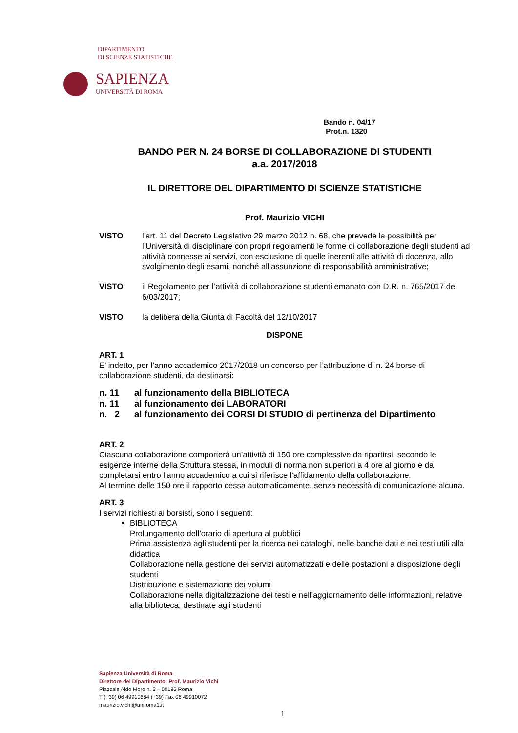DIPARTIMENTO
DI SCIENZE STATISTICHE
SAPIENZA
UNIVERSITÀ DI ROMA
Bando n. 04/17
Prot.n. 1320
BANDO PER N. 24 BORSE DI COLLABORAZIONE DI STUDENTI
a.a. 2017/2018
IL DIRETTORE DEL DIPARTIMENTO DI SCIENZE STATISTICHE
Prof. Maurizio VICHI
VISTO l’art. 11 del Decreto Legislativo 29 marzo 2012 n. 68, che prevede la possibilità per l’Università di disciplinare con propri regolamenti le forme di collaborazione degli studenti ad attività connesse ai servizi, con esclusione di quelle inerenti alle attività di docenza, allo svolgimento degli esami, nonché all’assunzione di responsabilità amministrative;
VISTO il Regolamento per l’attività di collaborazione studenti emanato con D.R. n. 765/2017 del 6/03/2017;
VISTO la delibera della Giunta di Facoltà del 12/10/2017
DISPONE
ART. 1
E’ indetto, per l’anno accademico 2017/2018 un concorso per l’attribuzione di n. 24 borse di collaborazione studenti, da destinarsi:
n. 11 al funzionamento della BIBLIOTECA
n. 11 al funzionamento dei LABORATORI
n. 2 al funzionamento dei CORSI DI STUDIO di pertinenza del Dipartimento
ART. 2
Ciascuna collaborazione comporterà un’attività di 150 ore complessive da ripartirsi, secondo le esigenze interne della Struttura stessa, in moduli di norma non superiori a 4 ore al giorno e da completarsi entro l’anno accademico a cui si riferisce l’affidamento della collaborazione.
Al termine delle 150 ore il rapporto cessa automaticamente, senza necessità di comunicazione alcuna.
ART. 3
I servizi richiesti ai borsisti, sono i seguenti:
BIBLIOTECA
Prolungamento dell’orario di apertura al pubblici
Prima assistenza agli studenti per la ricerca nei cataloghi, nelle banche dati e nei testi utili alla didattica
Collaborazione nella gestione dei servizi automatizzati e delle postazioni a disposizione degli studenti
Distribuzione e sistemazione dei volumi
Collaborazione nella digitalizzazione dei testi e nell’aggiornamento delle informazioni, relative alla biblioteca, destinate agli studenti
Sapienza Università di Roma
Direttore del Dipartimento: Prof. Maurizio Vichi
Piazzale Aldo Moro n. 5 – 00185 Roma
T (+39) 06 49910684 (+39) Fax 06 49910072
maurizio.vichi@uniroma1.it
1